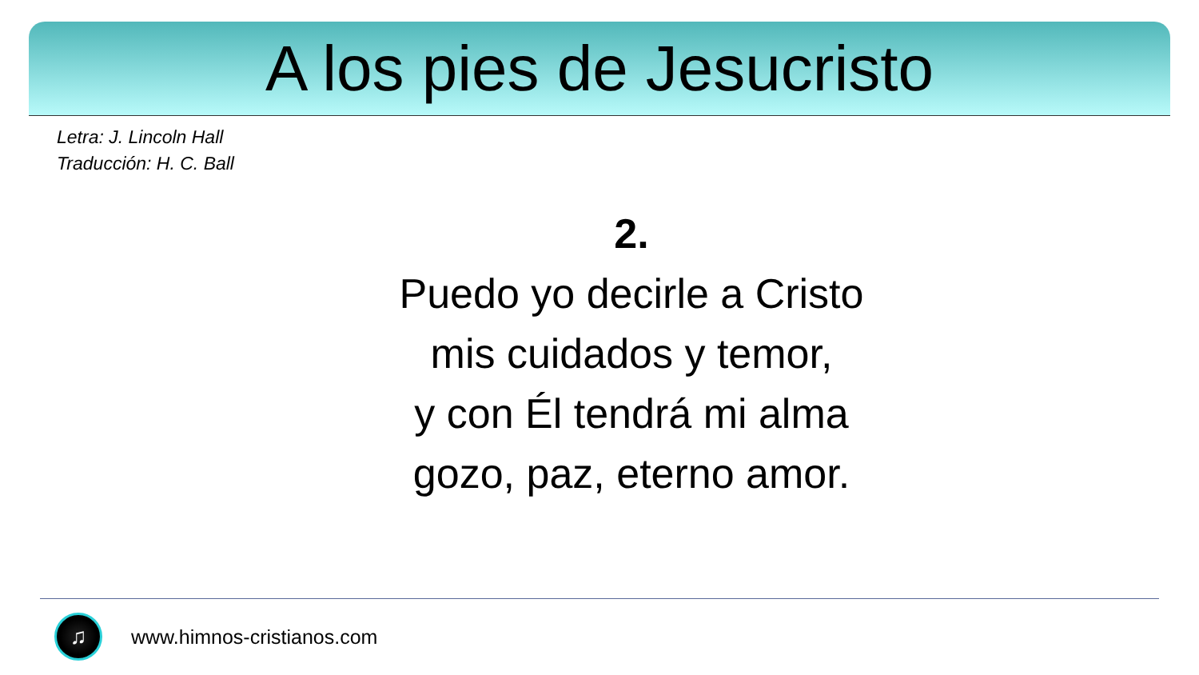A los pies de Jesucristo
Letra: J. Lincoln Hall
Traducción: H. C. Ball
2.
Puedo yo decirle a Cristo
mis cuidados y temor,
y con Él tendrá mi alma
gozo, paz, eterno amor.
♫
www.himnos-cristianos.com